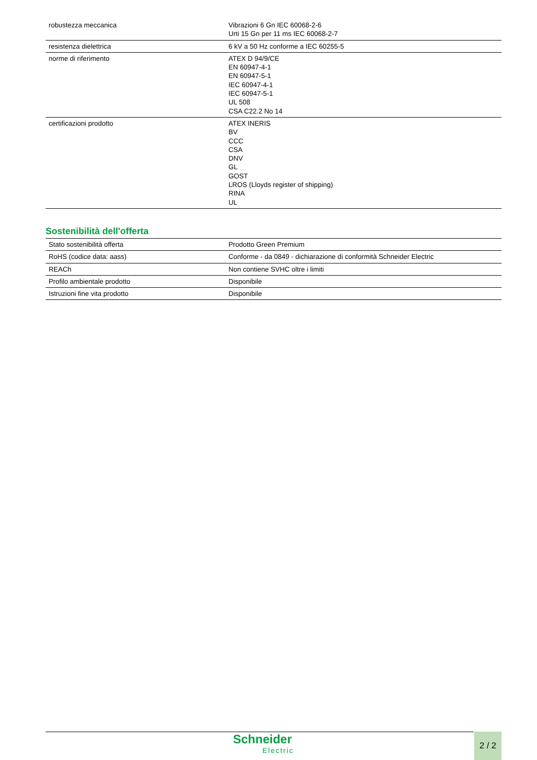| robustezza meccanica | Vibrazioni 6 Gn IEC 60068-2-6 Urti 15 Gn per 11 ms IEC 60068-2-7 |
| resistenza dielettrica | 6 kV a 50 Hz conforme a IEC 60255-5 |
| norme di riferimento | ATEX D 94/9/CE EN 60947-4-1 EN 60947-5-1 IEC 60947-4-1 IEC 60947-5-1 UL 508 CSA C22.2 No 14 |
| certificazioni prodotto | ATEX INERIS BV CCC CSA DNV GL GOST LROS (Lloyds register of shipping) RINA UL |
Sostenibilità dell'offerta
| Stato sostenibilità offerta | Prodotto Green Premium |
| RoHS (codice data: aass) | Conforme - da 0849 - dichiarazione di conformità Schneider Electric |
| REACh | Non contiene SVHC oltre i limiti |
| Profilo ambientale prodotto | Disponibile |
| Istruzioni fine vita prodotto | Disponibile |
Schneider
Electric
2 / 2